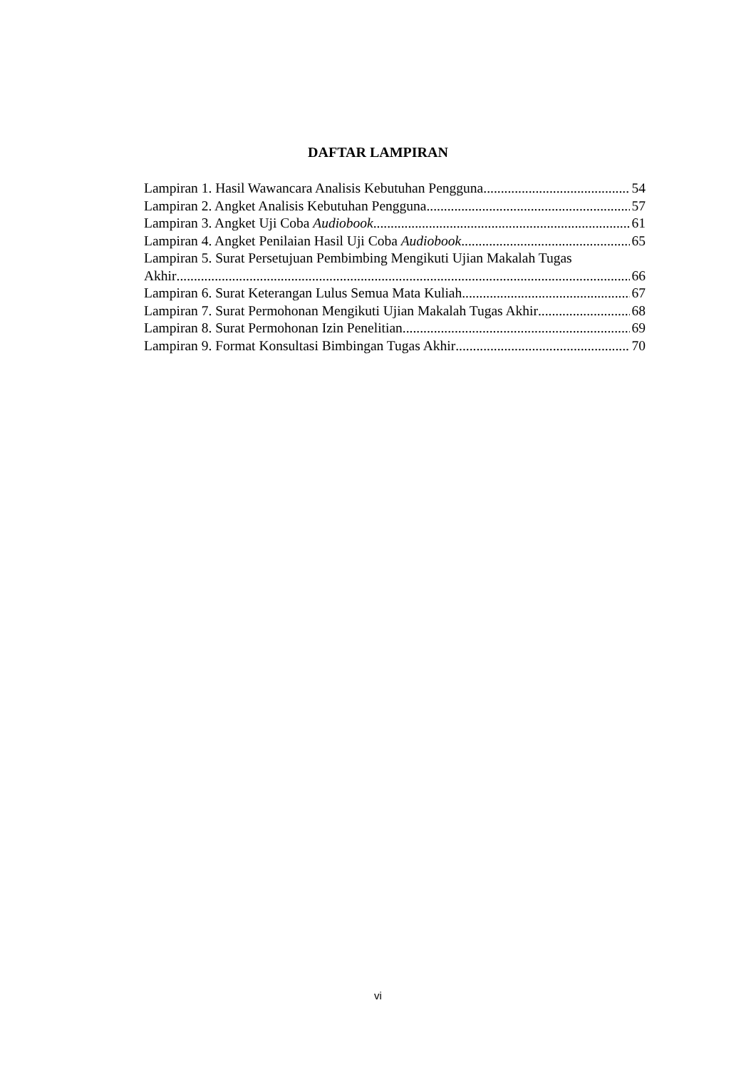DAFTAR LAMPIRAN
Lampiran 1. Hasil Wawancara Analisis Kebutuhan Pengguna 54
Lampiran 2. Angket Analisis Kebutuhan Pengguna 57
Lampiran 3. Angket Uji Coba Audiobook 61
Lampiran 4. Angket Penilaian Hasil Uji Coba Audiobook 65
Lampiran 5. Surat Persetujuan Pembimbing Mengikuti Ujian Makalah Tugas
Akhir 66
Lampiran 6. Surat Keterangan Lulus Semua Mata Kuliah 67
Lampiran 7. Surat Permohonan Mengikuti Ujian Makalah Tugas Akhir 68
Lampiran 8. Surat Permohonan Izin Penelitian 69
Lampiran 9. Format Konsultasi Bimbingan Tugas Akhir 70
vi